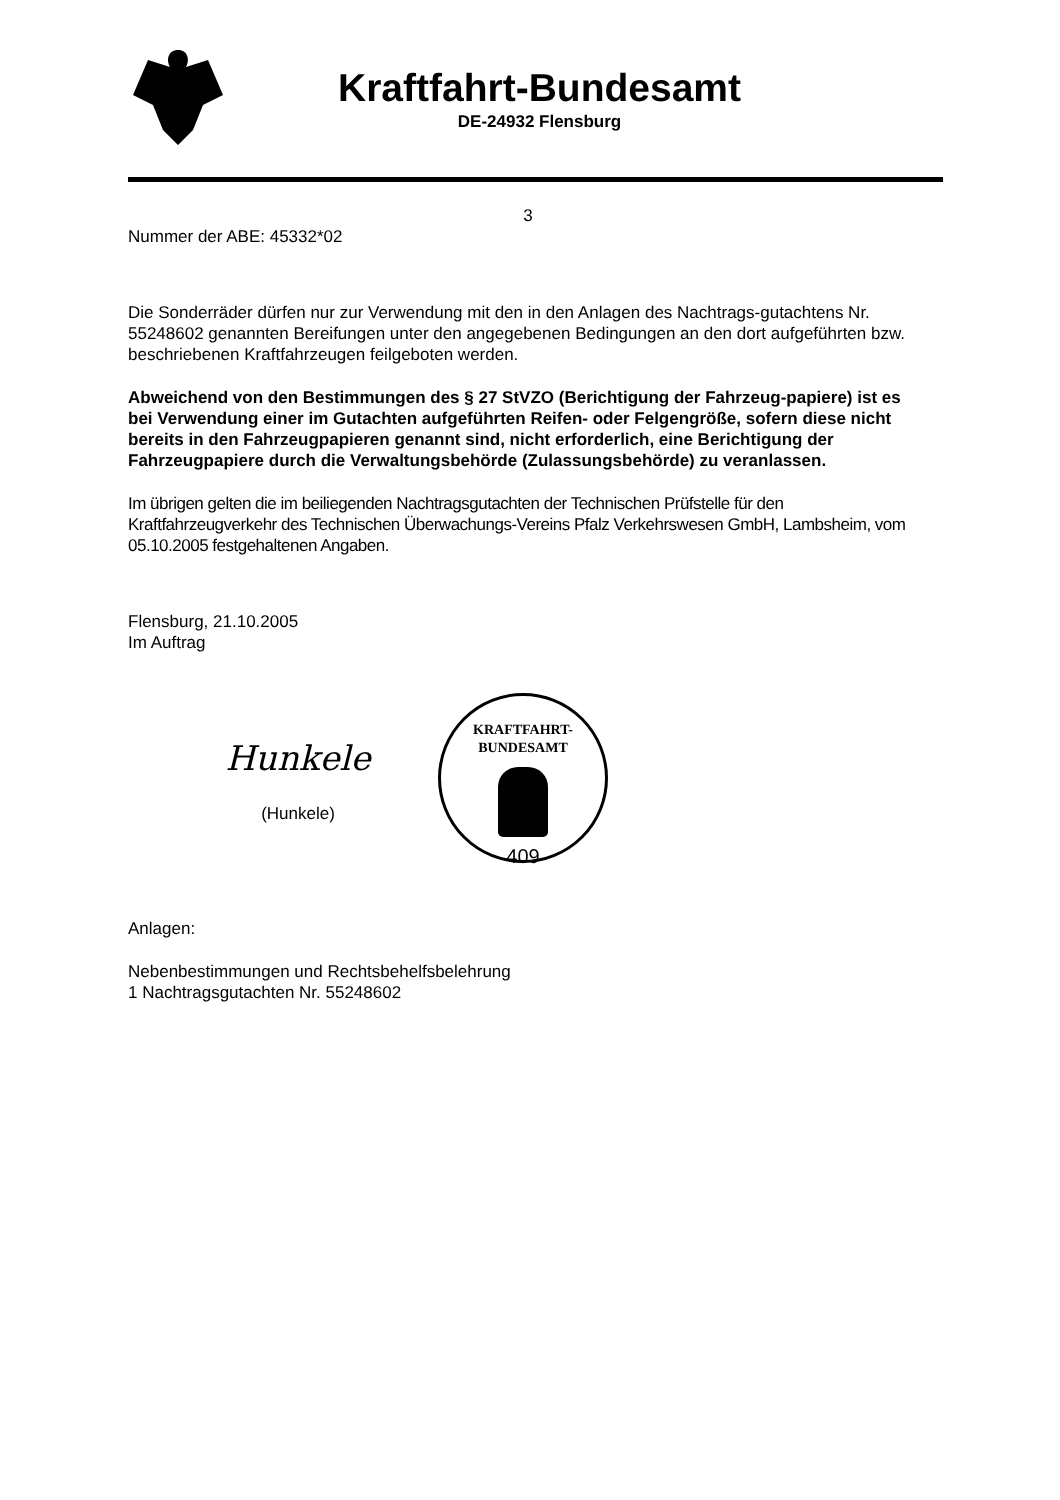Kraftfahrt-Bundesamt
DE-24932 Flensburg
3
Nummer der ABE: 45332*02
Die Sonderräder dürfen nur zur Verwendung mit den in den Anlagen des Nachtrags-gutachtens Nr. 55248602 genannten Bereifungen unter den angegebenen Bedingungen an den dort aufgeführten bzw. beschriebenen Kraftfahrzeugen feilgeboten werden.
Abweichend von den Bestimmungen des § 27 StVZO (Berichtigung der Fahrzeug-papiere) ist es bei Verwendung einer im Gutachten aufgeführten Reifen- oder Felgengröße, sofern diese nicht bereits in den Fahrzeugpapieren genannt sind, nicht erforderlich, eine Berichtigung der Fahrzeugpapiere durch die Verwaltungsbehörde (Zulassungsbehörde) zu veranlassen.
Im übrigen gelten die im beiliegenden Nachtragsgutachten der Technischen Prüfstelle für den Kraftfahrzeugverkehr des Technischen Überwachungs-Vereins Pfalz Verkehrswesen GmbH, Lambsheim, vom 05.10.2005 festgehaltenen Angaben.
Flensburg, 21.10.2005
Im Auftrag
Hunkele
(Hunkele)
KRAFTFAHRT-BUNDESAMT
409
Anlagen:
Nebenbestimmungen und Rechtsbehelfsbelehrung
1 Nachtragsgutachten Nr. 55248602